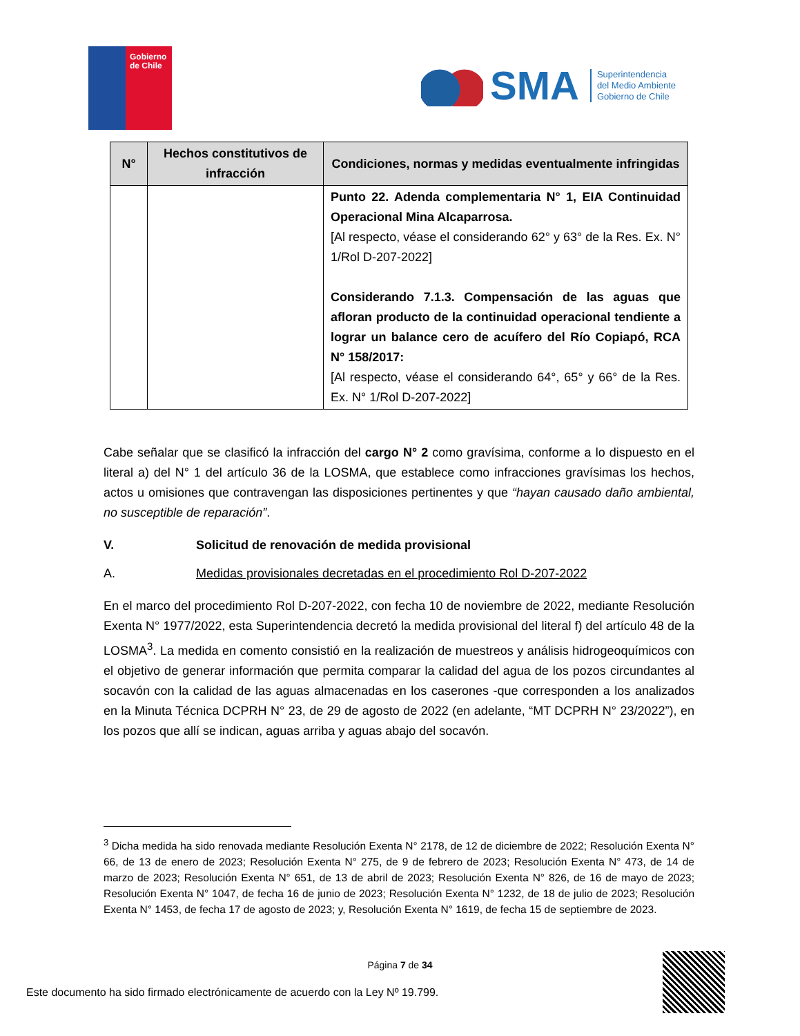Gobierno
de Chile
SMA
Superintendencia
del Medio Ambiente
Gobierno de Chile
| N° | Hechos constitutivos de infracción | Condiciones, normas y medidas eventualmente infringidas |
| --- | --- | --- |
| | | Punto 22. Adenda complementaria N° 1, EIA Continuidad Operacional Mina Alcaparrosa. [Al respecto, véase el considerando 62° y 63° de la Res. Ex. N° 1/Rol D-207-2022] Considerando 7.1.3. Compensación de las aguas que afloran producto de la continuidad operacional tendiente a lograr un balance cero de acuífero del Río Copiapó, RCA N° 158/2017: [Al respecto, véase el considerando 64°, 65° y 66° de la Res. Ex. N° 1/Rol D-207-2022] |
Cabe señalar que se clasificó la infracción del cargo N° 2 como gravísima, conforme a lo dispuesto en el literal a) del N° 1 del artículo 36 de la LOSMA, que establece como infracciones gravísimas los hechos, actos u omisiones que contravengan las disposiciones pertinentes y que “hayan causado daño ambiental, no susceptible de reparación”.
V. Solicitud de renovación de medida provisional
A. Medidas provisionales decretadas en el procedimiento Rol D-207-2022
En el marco del procedimiento Rol D-207-2022, con fecha 10 de noviembre de 2022, mediante Resolución Exenta N° 1977/2022, esta Superintendencia decretó la medida provisional del literal f) del artículo 48 de la LOSMA<sup>3</sup>. La medida en comento consistió en la realización de muestreos y análisis hidrogeoquímicos con el objetivo de generar información que permita comparar la calidad del agua de los pozos circundantes al socavón con la calidad de las aguas almacenadas en los caserones -que corresponden a los analizados en la Minuta Técnica DCPRH N° 23, de 29 de agosto de 2022 (en adelante, “MT DCPRH N° 23/2022”), en los pozos que allí se indican, aguas arriba y aguas abajo del socavón.
<sup>3</sup> Dicha medida ha sido renovada mediante Resolución Exenta N° 2178, de 12 de diciembre de 2022; Resolución Exenta N° 66, de 13 de enero de 2023; Resolución Exenta N° 275, de 9 de febrero de 2023; Resolución Exenta N° 473, de 14 de marzo de 2023; Resolución Exenta N° 651, de 13 de abril de 2023; Resolución Exenta N° 826, de 16 de mayo de 2023; Resolución Exenta N° 1047, de fecha 16 de junio de 2023; Resolución Exenta N° 1232, de 18 de julio de 2023; Resolución Exenta N° 1453, de fecha 17 de agosto de 2023; y, Resolución Exenta N° 1619, de fecha 15 de septiembre de 2023.
Página 7 de 34
Este documento ha sido firmado electrónicamente de acuerdo con la Ley Nº 19.799.